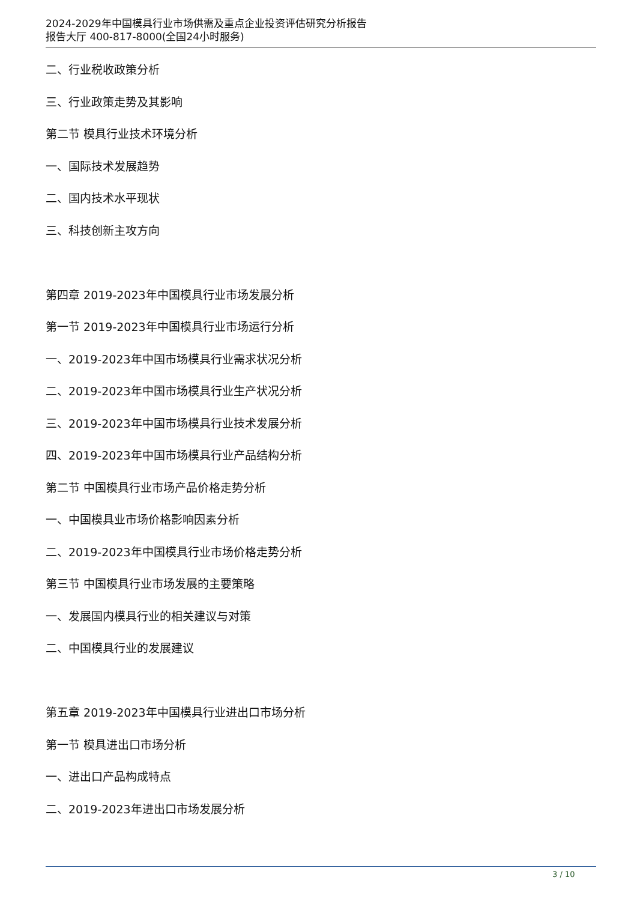2024-2029年中国模具行业市场供需及重点企业投资评估研究分析报告
报告大厅 400-817-8000(全国24小时服务)
二、行业税收政策分析
三、行业政策走势及其影响
第二节 模具行业技术环境分析
一、国际技术发展趋势
二、国内技术水平现状
三、科技创新主攻方向
第四章 2019-2023年中国模具行业市场发展分析
第一节 2019-2023年中国模具行业市场运行分析
一、2019-2023年中国市场模具行业需求状况分析
二、2019-2023年中国市场模具行业生产状况分析
三、2019-2023年中国市场模具行业技术发展分析
四、2019-2023年中国市场模具行业产品结构分析
第二节 中国模具行业市场产品价格走势分析
一、中国模具业市场价格影响因素分析
二、2019-2023年中国模具行业市场价格走势分析
第三节 中国模具行业市场发展的主要策略
一、发展国内模具行业的相关建议与对策
二、中国模具行业的发展建议
第五章 2019-2023年中国模具行业进出口市场分析
第一节 模具进出口市场分析
一、进出口产品构成特点
二、2019-2023年进出口市场发展分析
3 / 10